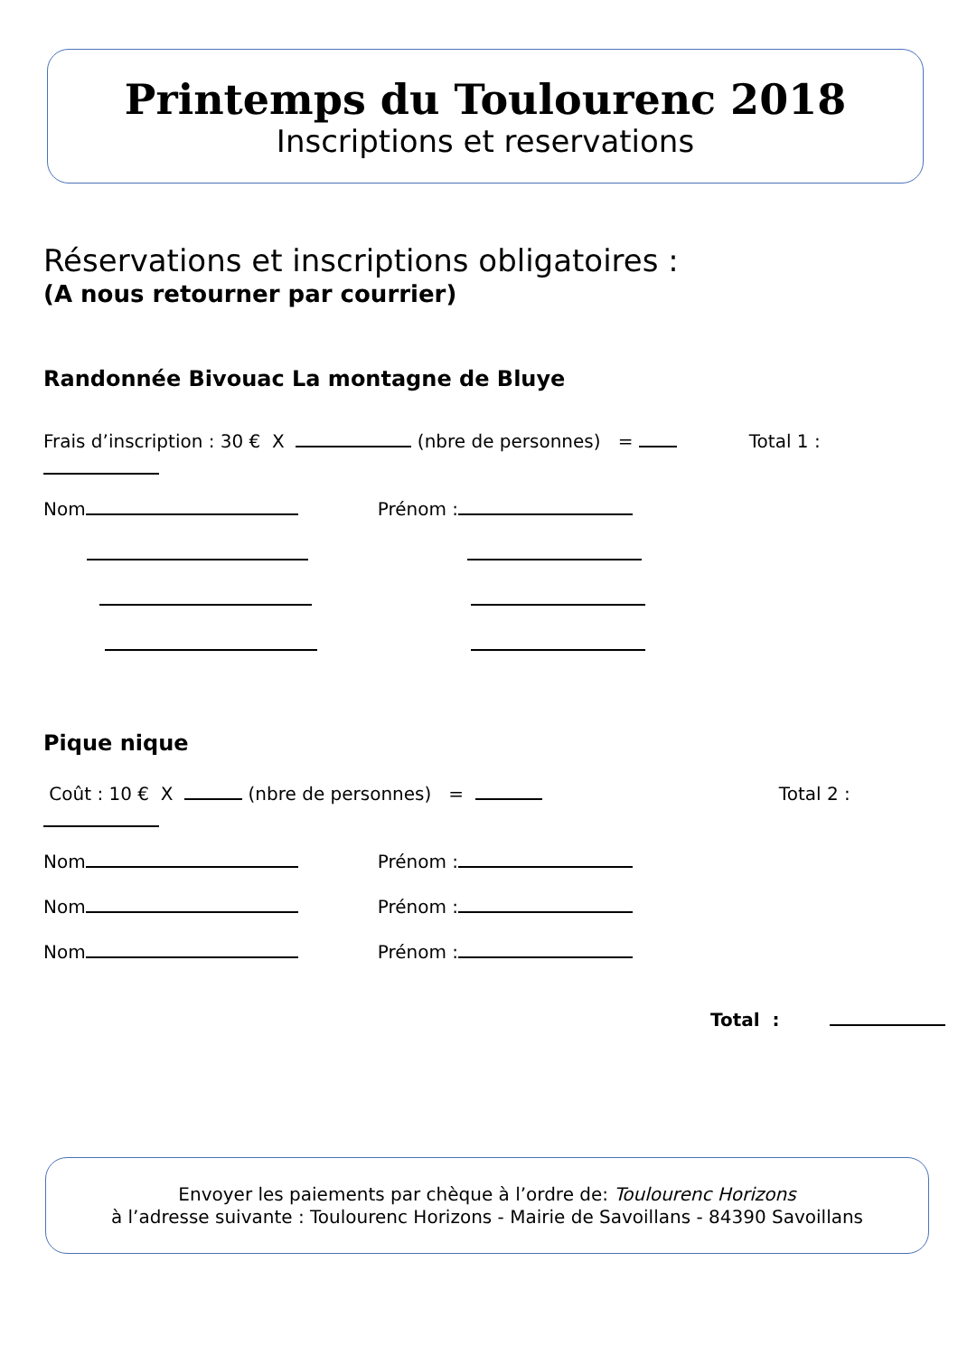Printemps du Toulourenc 2018
Inscriptions et reservations
Réservations et inscriptions obligatoires :
(A nous retourner par courrier)
Randonnée Bivouac La montagne de Bluye
Frais d’inscription : 30 € X (nbre de personnes) = Total 1 :
Nom Prénom :
Pique nique
Coût : 10 € X (nbre de personnes) = Total 2 :
Nom Prénom :
Nom Prénom :
Nom Prénom :
Total :
Envoyer les paiements par chèque à l’ordre de: Toulourenc Horizons
à l’adresse suivante : Toulourenc Horizons - Mairie de Savoillans - 84390 Savoillans